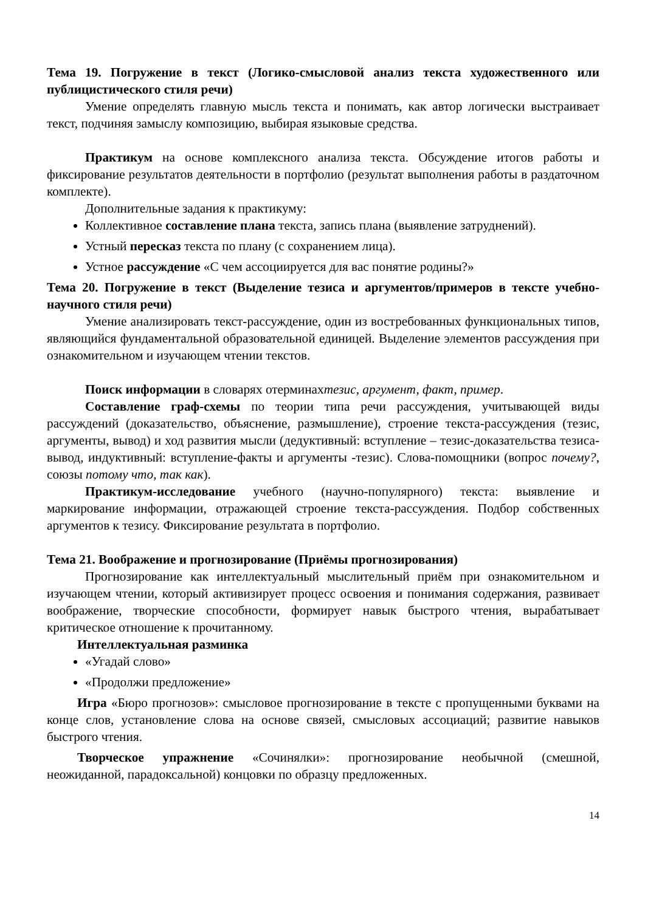Тема 19. Погружение в текст (Логико-смысловой анализ текста художественного или публицистического стиля речи)
Умение определять главную мысль текста и понимать, как автор логически выстраивает текст, подчиняя замыслу композицию, выбирая языковые средства.
Практикум на основе комплексного анализа текста. Обсуждение итогов работы и фиксирование результатов деятельности в портфолио (результат выполнения работы в раздаточном комплекте).
Дополнительные задания к практикуму:
Коллективное составление плана текста, запись плана (выявление затруднений).
Устный пересказ текста по плану (с сохранением лица).
Устное рассуждение «С чем ассоциируется для вас понятие родины?»
Тема 20. Погружение в текст (Выделение тезиса и аргументов/примеров в тексте учебно-научного стиля речи)
Умение анализировать текст-рассуждение, один из востребованных функциональных типов, являющийся фундаментальной образовательной единицей. Выделение элементов рассуждения при ознакомительном и изучающем чтении текстов.
Поиск информации в словарях отерминахтезис, аргумент, факт, пример.
Составление граф-схемы по теории типа речи рассуждения, учитывающей виды рассуждений (доказательство, объяснение, размышление), строение текста-рассуждения (тезис, аргументы, вывод) и ход развития мысли (дедуктивный: вступление – тезис-доказательства тезиса-вывод, индуктивный: вступление-факты и аргументы -тезис). Слова-помощники (вопрос почему?, союзы потому что, так как).
Практикум-исследование учебного (научно-популярного) текста: выявление и маркирование информации, отражающей строение текста-рассуждения. Подбор собственных аргументов к тезису. Фиксирование результата в портфолио.
Тема 21. Воображение и прогнозирование (Приёмы прогнозирования)
Прогнозирование как интеллектуальный мыслительный приём при ознакомительном и изучающем чтении, который активизирует процесс освоения и понимания содержания, развивает воображение, творческие способности, формирует навык быстрого чтения, вырабатывает критическое отношение к прочитанному.
Интеллектуальная разминка
«Угадай слово»
«Продолжи предложение»
Игра «Бюро прогнозов»: смысловое прогнозирование в тексте с пропущенными буквами на конце слов, установление слова на основе связей, смысловых ассоциаций; развитие навыков быстрого чтения.
Творческое упражнение «Сочинялки»: прогнозирование необычной (смешной, неожиданной, парадоксальной) концовки по образцу предложенных.
14